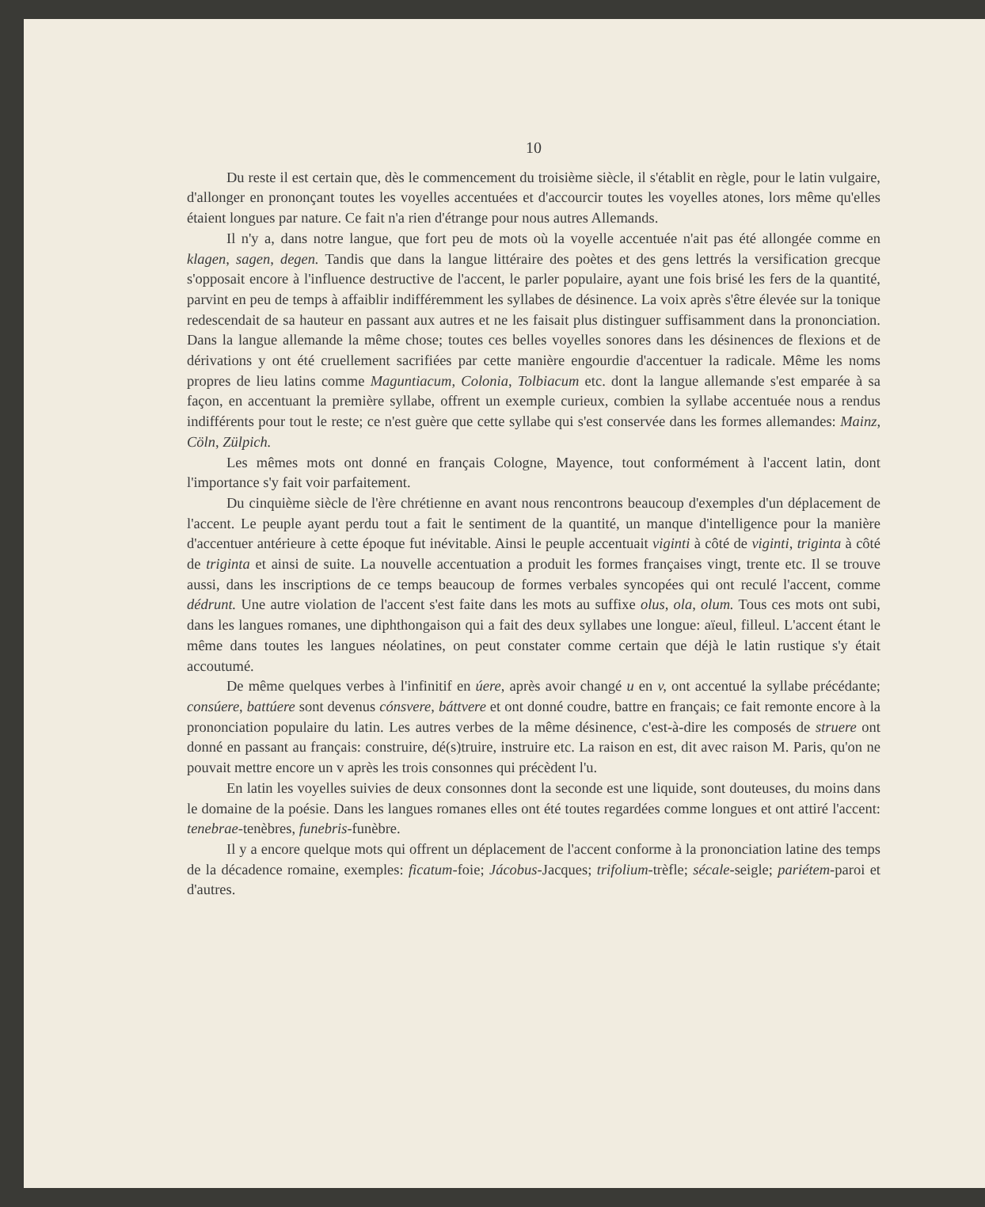10
Du reste il est certain que, dès le commencement du troisième siècle, il s'établit en règle, pour le latin vulgaire, d'allonger en prononçant toutes les voyelles accentuées et d'accourcir toutes les voyelles atones, lors même qu'elles étaient longues par nature. Ce fait n'a rien d'étrange pour nous autres Allemands.
Il n'y a, dans notre langue, que fort peu de mots où la voyelle accentuée n'ait pas été allongée comme en klagen, sagen, degen. Tandis que dans la langue littéraire des poètes et des gens lettrés la versification grecque s'opposait encore à l'influence destructive de l'accent, le parler populaire, ayant une fois brisé les fers de la quantité, parvint en peu de temps à affaiblir indifféremment les syllabes de désinence. La voix après s'être élevée sur la tonique redescendait de sa hauteur en passant aux autres et ne les faisait plus distinguer suffisamment dans la prononciation. Dans la langue allemande la même chose; toutes ces belles voyelles sonores dans les désinences de flexions et de dérivations y ont été cruellement sacrifiées par cette manière engourdie d'accentuer la radicale. Même les noms propres de lieu latins comme Maguntiacum, Colonia, Tolbiacum etc. dont la langue allemande s'est emparée à sa façon, en accentuant la première syllabe, offrent un exemple curieux, combien la syllabe accentuée nous a rendus indifférents pour tout le reste; ce n'est guère que cette syllabe qui s'est conservée dans les formes allemandes: Mainz, Cöln, Zülpich.
Les mêmes mots ont donné en français Cologne, Mayence, tout conformément à l'accent latin, dont l'importance s'y fait voir parfaitement.
Du cinquième siècle de l'ère chrétienne en avant nous rencontrons beaucoup d'exemples d'un déplacement de l'accent. Le peuple ayant perdu tout a fait le sentiment de la quantité, un manque d'intelligence pour la manière d'accentuer antérieure à cette époque fut inévitable. Ainsi le peuple accentuait viginti à côté de viginti, triginta à côté de triginta et ainsi de suite. La nouvelle accentuation a produit les formes françaises vingt, trente etc. Il se trouve aussi, dans les inscriptions de ce temps beaucoup de formes verbales syncopées qui ont reculé l'accent, comme dédrunt. Une autre violation de l'accent s'est faite dans les mots au suffixe olus, ola, olum. Tous ces mots ont subi, dans les langues romanes, une diphthongaison qui a fait des deux syllabes une longue: aïeul, filleul. L'accent étant le même dans toutes les langues néolatines, on peut constater comme certain que déjà le latin rustique s'y était accoutumé.
De même quelques verbes à l'infinitif en úere, après avoir changé u en v, ont accentué la syllabe précédante; consúere, battúere sont devenus cónsvere, báttvere et ont donné coudre, battre en français; ce fait remonte encore à la prononciation populaire du latin. Les autres verbes de la même désinence, c'est-à-dire les composés de struere ont donné en passant au français: construire, dé(s)truire, instruire etc. La raison en est, dit avec raison M. Paris, qu'on ne pouvait mettre encore un v après les trois consonnes qui précèdent l'u.
En latin les voyelles suivies de deux consonnes dont la seconde est une liquide, sont douteuses, du moins dans le domaine de la poésie. Dans les langues romanes elles ont été toutes regardées comme longues et ont attiré l'accent: tenebrae-tenèbres, funebris-funèbre.
Il y a encore quelque mots qui offrent un déplacement de l'accent conforme à la prononciation latine des temps de la décadence romaine, exemples: ficatum-foie; Jácobus-Jacques; trifolium-trèfle; sécale-seigle; pariétem-paroi et d'autres.